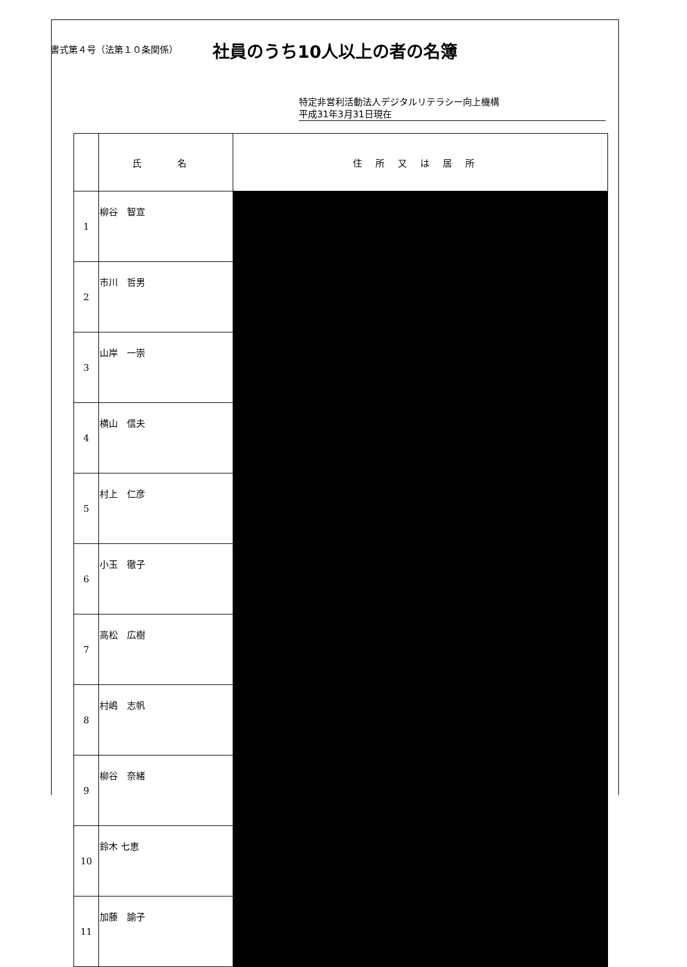書式第４号（法第１０条関係）
社員のうち10人以上の者の名簿
特定非営利活動法人デジタルリテラシー向上機構
平成31年3月31日現在
| | 氏 名 | 住所又は居所 |
| --- | --- | --- |
| 1 | 柳谷 智宣 | |
| 2 | 市川 哲男 | |
| 3 | 山岸 一崇 | |
| 4 | 横山 信夫 | |
| 5 | 村上 仁彦 | |
| 6 | 小玉 徹子 | |
| 7 | 高松 広樹 | |
| 8 | 村嶋 志帆 | |
| 9 | 柳谷 奈緒 | |
| 10 | 鈴木 七恵 | |
| 11 | 加藤 諭子 | |